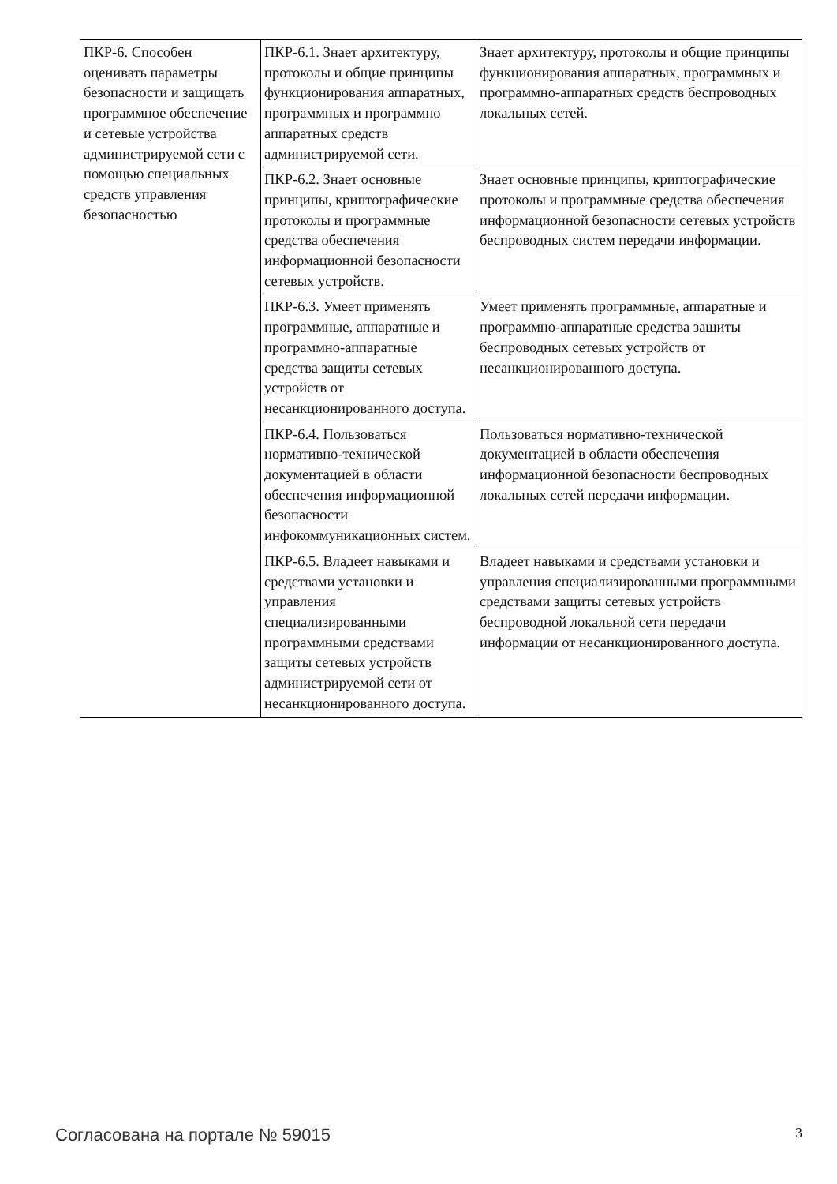| ПКР-6. Способен оценивать параметры безопасности и защищать программное обеспечение и сетевые устройства администрируемой сети с помощью специальных средств управления безопасностью | ПКР-6.1. Знает архитектуру, протоколы и общие принципы функционирования аппаратных, программных и программно аппаратных средств администрируемой сети. | Знает архитектуру, протоколы и общие принципы функционирования аппаратных, программных и программно-аппаратных средств беспроводных локальных сетей. |
| | ПКР-6.2. Знает основные принципы, криптографические протоколы и программные средства обеспечения информационной безопасности сетевых устройств. | Знает основные принципы, криптографические протоколы и программные средства обеспечения информационной безопасности сетевых устройств беспроводных систем передачи информации. |
| | ПКР-6.3. Умеет применять программные, аппаратные и программно-аппаратные средства защиты сетевых устройств от несанкционированного доступа. | Умеет применять программные, аппаратные и программно-аппаратные средства защиты беспроводных сетевых устройств от несанкционированного доступа. |
| | ПКР-6.4. Пользоваться нормативно-технической документацией в области обеспечения информационной безопасности инфокоммуникационных систем. | Пользоваться нормативно-технической документацией в области обеспечения информационной безопасности беспроводных локальных сетей передачи информации. |
| | ПКР-6.5. Владеет навыками и средствами установки и управления специализированными программными средствами защиты сетевых устройств администрируемой сети от несанкционированного доступа. | Владеет навыками и средствами установки и управления специализированными программными средствами защиты сетевых устройств беспроводной локальной сети передачи информации от несанкционированного доступа. |
Согласована на портале № 59015 3